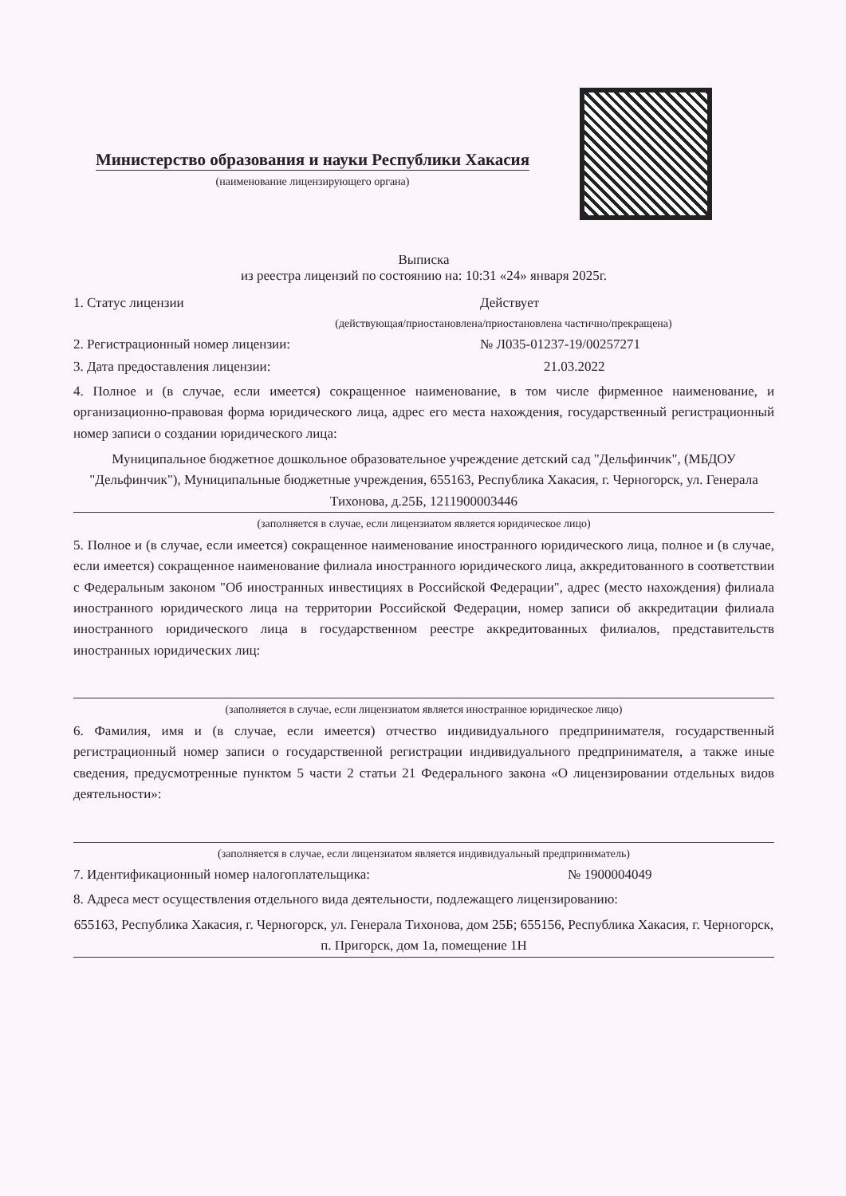Министерство образования и науки Республики Хакасия
(наименование лицензирующего органа)
Выписка
из реестра лицензий по состоянию на: 10:31 «24» января 2025г.
1. Статус лицензии Действует
(действующая/приостановлена/приостановлена частично/прекращена)
2. Регистрационный номер лицензии: № Л035-01237-19/00257271
3. Дата предоставления лицензии: 21.03.2022
4. Полное и (в случае, если имеется) сокращенное наименование, в том числе фирменное наименование, и организационно-правовая форма юридического лица, адрес его места нахождения, государственный регистрационный номер записи о создании юридического лица:
Муниципальное бюджетное дошкольное образовательное учреждение детский сад "Дельфинчик", (МБДОУ "Дельфинчик"), Муниципальные бюджетные учреждения, 655163, Республика Хакасия, г. Черногорск, ул. Генерала Тихонова, д.25Б, 1211900003446
(заполняется в случае, если лицензиатом является юридическое лицо)
5. Полное и (в случае, если имеется) сокращенное наименование иностранного юридического лица, полное и (в случае, если имеется) сокращенное наименование филиала иностранного юридического лица, аккредитованного в соответствии с Федеральным законом "Об иностранных инвестициях в Российской Федерации", адрес (место нахождения) филиала иностранного юридического лица на территории Российской Федерации, номер записи об аккредитации филиала иностранного юридического лица в государственном реестре аккредитованных филиалов, представительств иностранных юридических лиц:
(заполняется в случае, если лицензиатом является иностранное юридическое лицо)
6. Фамилия, имя и (в случае, если имеется) отчество индивидуального предпринимателя, государственный регистрационный номер записи о государственной регистрации индивидуального предпринимателя, а также иные сведения, предусмотренные пунктом 5 части 2 статьи 21 Федерального закона «О лицензировании отдельных видов деятельности»:
(заполняется в случае, если лицензиатом является индивидуальный предприниматель)
7. Идентификационный номер налогоплательщика: № 1900004049
8. Адреса мест осуществления отдельного вида деятельности, подлежащего лицензированию:
655163, Республика Хакасия, г. Черногорск, ул. Генерала Тихонова, дом 25Б; 655156, Республика Хакасия, г. Черногорск, п. Пригорск, дом 1а, помещение 1Н